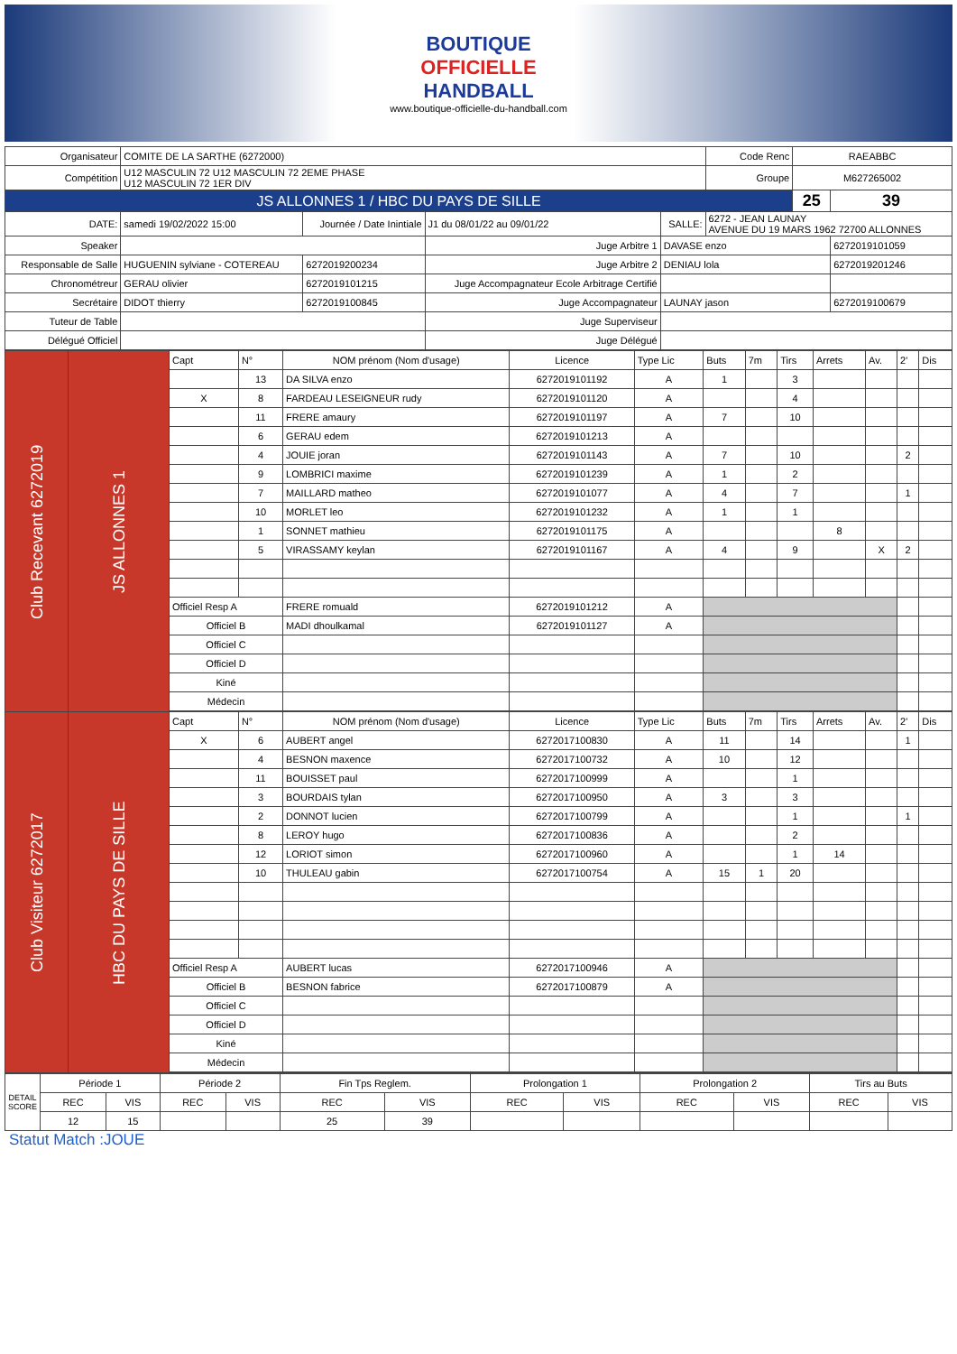BOUTIQUE
OFFICIELLE
HANDBALL
www.boutique-officielle-du-handball.com
| Organisateur | COMITE DE LA SARTHE (6272000) | | | | Code Renc | RAEABBC | |
| Compétition | U12 MASCULIN 72 U12 MASCULIN 72 2EME PHASE U12 MASCULIN 72 1ER DIV | | | | Groupe | M627265002 | |
| JS ALLONNES 1 / HBC DU PAYS DE SILLE | | | | | | 25 | 39 |
| DATE: | samedi 19/02/2022 15:00 | Journée / Date Inintiale | J1 du 08/01/22 au 09/01/22 | SALLE: | 6272 - JEAN LAUNAY AVENUE DU 19 MARS 1962 72700 ALLONNES | | |
| Speaker | | | Juge Arbitre 1 | DAVASE enzo | | | 6272019101059 |
| Responsable de Salle | HUGUENIN sylviane - COTEREAU | 6272019200234 | Juge Arbitre 2 | DENIAU lola | | | 6272019201246 |
| Chronométreur | GERAU olivier | 6272019101215 | Juge Accompagnateur Ecole Arbitrage Certifié | | | | |
| Secrétaire | DIDOT thierry | 6272019100845 | Juge Accompagnateur | LAUNAY jason | | | 6272019100679 |
| Tuteur de Table | | | Juge Superviseur | | | | |
| Délégué Officiel | | | Juge Délégué | | | | |
| Club Recevant 6272019 | JS ALLONNES 1 | Capt | N° | NOM prénom (Nom d'usage) | Licence | Type Lic | Buts | 7m | Tirs | Arrets | Av. | 2' | Dis |
| | | | 13 | DA SILVA enzo | 6272019101192 | A | 1 | | 3 | | | | |
| | | X | 8 | FARDEAU LESEIGNEUR rudy | 6272019101120 | A | | | 4 | | | | |
| | | | 11 | FRERE amaury | 6272019101197 | A | 7 | | 10 | | | | |
| | | | 6 | GERAU edem | 6272019101213 | A | | | | | | | |
| | | | 4 | JOUIE joran | 6272019101143 | A | 7 | | 10 | | | 2 | |
| | | | 9 | LOMBRICI maxime | 6272019101239 | A | 1 | | 2 | | | | |
| | | | 7 | MAILLARD matheo | 6272019101077 | A | 4 | | 7 | | | 1 | |
| | | | 10 | MORLET leo | 6272019101232 | A | 1 | | 1 | | | | |
| | | | 1 | SONNET mathieu | 6272019101175 | A | | | | 8 | | | |
| | | | 5 | VIRASSAMY keylan | 6272019101167 | A | 4 | | 9 | | X | 2 | |
| | | Officiel Resp A | | FRERE romuald | 6272019101212 | A | | | | | | | |
| | | Officiel B | | MADI dhoulkamal | 6272019101127 | A | | | | | | | |
| | | Officiel C | | | | | | | | | | | |
| | | Officiel D | | | | | | | | | | | |
| | | Kiné | | | | | | | | | | | |
| | | Médecin | | | | | | | | | | | |
| Club Visiteur 6272017 | HBC DU PAYS DE SILLE | Capt | N° | NOM prénom (Nom d'usage) | Licence | Type Lic | Buts | 7m | Tirs | Arrets | Av. | 2' | Dis |
| | | X | 6 | AUBERT angel | 6272017100830 | A | 11 | | 14 | | | 1 | |
| | | | 4 | BESNON maxence | 6272017100732 | A | 10 | | 12 | | | | |
| | | | 11 | BOUISSET paul | 6272017100999 | A | | | 1 | | | | |
| | | | 3 | BOURDAIS tylan | 6272017100950 | A | 3 | | 3 | | | | |
| | | | 2 | DONNOT lucien | 6272017100799 | A | | | 1 | | | 1 | |
| | | | 8 | LEROY hugo | 6272017100836 | A | | | 2 | | | | |
| | | | 12 | LORIOT simon | 6272017100960 | A | | | 1 | 14 | | | |
| | | | 10 | THULEAU gabin | 6272017100754 | A | 15 | 1 | 20 | | | | |
| | | Officiel Resp A | | AUBERT lucas | 6272017100946 | A | | | | | | | |
| | | Officiel B | | BESNON fabrice | 6272017100879 | A | | | | | | | |
| | | Officiel C | | | | | | | | | | | |
| | | Officiel D | | | | | | | | | | | |
| | | Kiné | | | | | | | | | | | |
| | | Médecin | | | | | | | | | | | |
| DETAIL SCORE | Période 1 | | Période 2 | | Fin Tps Reglem. | | Prolongation 1 | | Prolongation 2 | | Tirs au Buts | |
| | REC | VIS | REC | VIS | REC | VIS | REC | VIS | REC | VIS | REC | VIS |
| | 12 | 15 | | | 25 | 39 | | | | | | |
Statut Match :JOUE